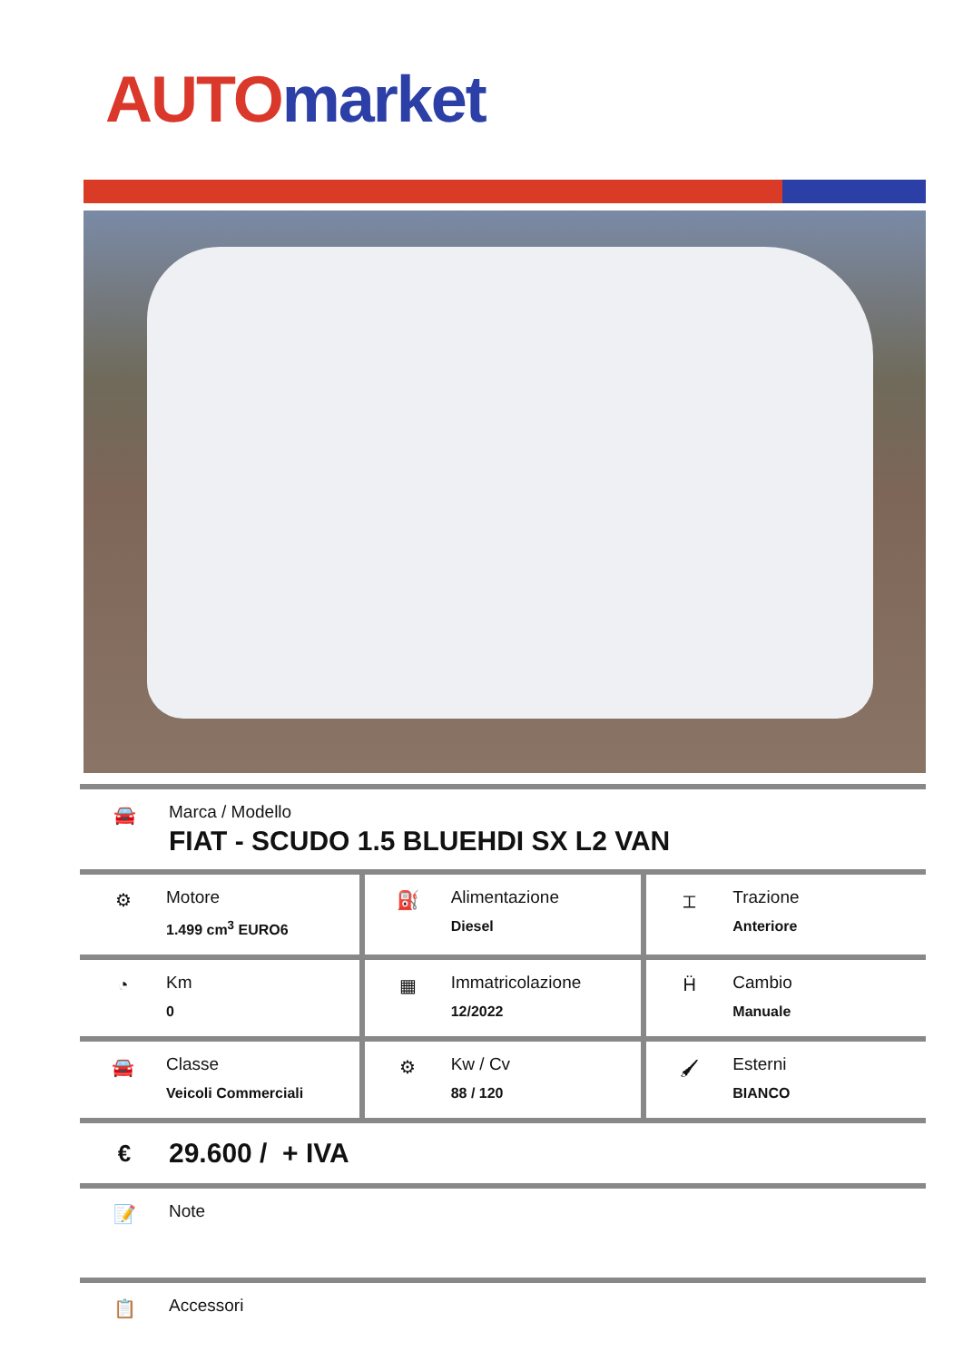AUTO market
🚘 Marca / Modello
FIAT - SCUDO 1.5 BLUEHDI SX L2 VAN
| ⚙ Motore 1.499 cm<sup>3</sup> EURO6 | ⛽ Alimentazione Diesel | ⌶ Trazione Anteriore |
| ◔ Km 0 | ▦ Immatricolazione 12/2022 | Ḧ Cambio Manuale |
| 🚘 Classe Veicoli Commerciali | ⚙ Kw / Cv 88 / 120 | 🖌 Esterni BIANCO |
€
29.600 / + IVA
📝 Note
📋 Accessori